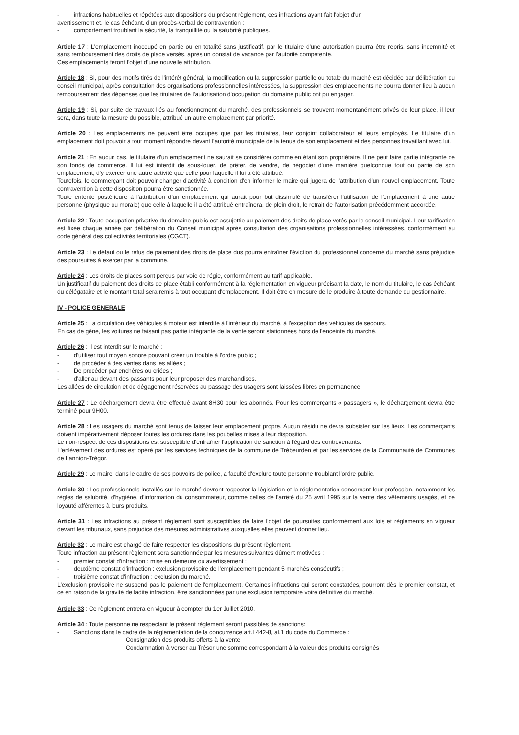- infractions habituelles et répétées aux dispositions du présent règlement, ces infractions ayant fait l'objet d'un
avertissement et, le cas échéant, d'un procès-verbal de contravention ;
- comportement troublant la sécurité, la tranquillité ou la salubrité publiques.
Article 17 : L'emplacement inoccupé en partie ou en totalité sans justificatif, par le titulaire d'une autorisation pourra être repris, sans indemnité et sans remboursement des droits de place versés, après un constat de vacance par l'autorité compétente.
Ces emplacements feront l'objet d'une nouvelle attribution.
Article 18 : Si, pour des motifs tirés de l'intérêt général, la modification ou la suppression partielle ou totale du marché est décidée par délibération du conseil municipal, après consultation des organisations professionnelles intéressées, la suppression des emplacements ne pourra donner lieu à aucun remboursement des dépenses que les titulaires de l'autorisation d'occupation du domaine public ont pu engager.
Article 19 : Si, par suite de travaux liés au fonctionnement du marché, des professionnels se trouvent momentanément privés de leur place, il leur sera, dans toute la mesure du possible, attribué un autre emplacement par priorité.
Article 20 : Les emplacements ne peuvent être occupés que par les titulaires, leur conjoint collaborateur et leurs employés. Le titulaire d'un emplacement doit pouvoir à tout moment répondre devant l'autorité municipale de la tenue de son emplacement et des personnes travaillant avec lui.
Article 21 : En aucun cas, le titulaire d'un emplacement ne saurait se considérer comme en étant son propriétaire. Il ne peut faire partie intégrante de son fonds de commerce. Il lui est interdit de sous-louer, de prêter, de vendre, de négocier d'une manière quelconque tout ou partie de son emplacement, d'y exercer une autre activité que celle pour laquelle il lui a été attribué.
Toutefois, le commerçant doit pouvoir changer d'activité à condition d'en informer le maire qui jugera de l'attribution d'un nouvel emplacement. Toute contravention à cette disposition pourra être sanctionnée.
Toute entente postérieure à l'attribution d'un emplacement qui aurait pour but dissimulé de transférer l'utilisation de l'emplacement à une autre personne (physique ou morale) que celle à laquelle il a été attribué entraînera, de plein droit, le retrait de l'autorisation précédemment accordée.
Article 22 : Toute occupation privative du domaine public est assujettie au paiement des droits de place votés par le conseil municipal. Leur tarification est fixée chaque année par délibération du Conseil municipal après consultation des organisations professionnelles intéressées, conformément au code général des collectivités territoriales (CGCT).
Article 23 : Le défaut ou le refus de paiement des droits de place dus pourra entraîner l'éviction du professionnel concerné du marché sans préjudice des poursuites à exercer par la commune.
Article 24 : Les droits de places sont perçus par voie de régie, conformément au tarif applicable.
Un justificatif du paiement des droits de place établi conformément à la réglementation en vigueur précisant la date, le nom du titulaire, le cas échéant du délégataire et le montant total sera remis à tout occupant d'emplacement. Il doit être en mesure de le produire à toute demande du gestionnaire.
IV - POLICE GENERALE
Article 25 : La circulation des véhicules à moteur est interdite à l'intérieur du marché, à l'exception des véhicules de secours.
En cas de gêne, les voitures ne faisant pas partie intégrante de la vente seront stationnées hors de l'enceinte du marché.
Article 26 : Il est interdit sur le marché :
- d'utiliser tout moyen sonore pouvant créer un trouble à l'ordre public ;
- de procéder à des ventes dans les allées ;
- De procéder par enchères ou criées ;
- d'aller au devant des passants pour leur proposer des marchandises.
Les allées de circulation et de dégagement réservées au passage des usagers sont laissées libres en permanence.
Article 27 : Le déchargement devra être effectué avant 8H30 pour les abonnés. Pour les commerçants « passagers », le déchargement devra être terminé pour 9H00.
Article 28 : Les usagers du marché sont tenus de laisser leur emplacement propre. Aucun résidu ne devra subsister sur les lieux. Les commerçants doivent impérativement déposer toutes les ordures dans les poubelles mises à leur disposition.
Le non-respect de ces dispositions est susceptible d'entraîner l'application de sanction à l'égard des contrevenants.
L'enlèvement des ordures est opéré par les services techniques de la commune de Trébeurden et par les services de la Communauté de Communes de Lannion-Trégor.
Article 29 : Le maire, dans le cadre de ses pouvoirs de police, a faculté d'exclure toute personne troublant l'ordre public.
Article 30 : Les professionnels installés sur le marché devront respecter la législation et la réglementation concernant leur profession, notamment les règles de salubrité, d'hygiène, d'information du consommateur, comme celles de l'arrêté du 25 avril 1995 sur la vente des vêtements usagés, et de loyauté afférentes à leurs produits.
Article 31 : Les infractions au présent règlement sont susceptibles de faire l'objet de poursuites conformément aux lois et règlements en vigueur devant les tribunaux, sans préjudice des mesures administratives auxquelles elles peuvent donner lieu.
Article 32 : Le maire est chargé de faire respecter les dispositions du présent règlement.
Toute infraction au présent règlement sera sanctionnée par les mesures suivantes dûment motivées :
- premier constat d'infraction : mise en demeure ou avertissement ;
- deuxième constat d'infraction : exclusion provisoire de l'emplacement pendant 5 marchés consécutifs ;
- troisième constat d'infraction : exclusion du marché.
L'exclusion provisoire ne suspend pas le paiement de l'emplacement. Certaines infractions qui seront constatées, pourront dès le premier constat, et ce en raison de la gravité de ladite infraction, être sanctionnées par une exclusion temporaire voire définitive du marché.
Article 33 : Ce règlement entrera en vigueur à compter du 1er Juillet 2010.
Article 34 : Toute personne ne respectant le présent règlement seront passibles de sanctions:
- Sanctions dans le cadre de la réglementation de la concurrence art.L442-8, al.1 du code du Commerce :
Consignation des produits offerts à la vente
Condamnation à verser au Trésor une somme correspondant à la valeur des produits consignés